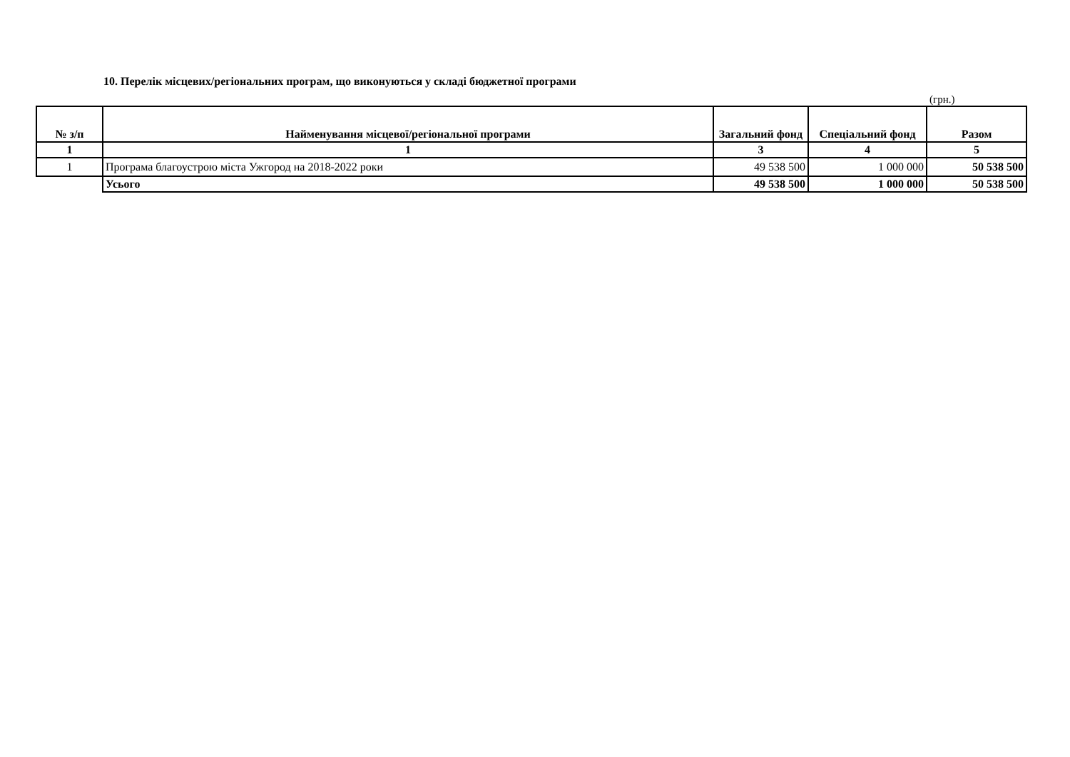10. Перелік місцевих/регіональних програм, що виконуються у складі бюджетної програми
(грн.)
| № з/п | Найменування місцевої/регіональної програми | Загальний фонд | Спеціальний фонд | Разом |
| --- | --- | --- | --- | --- |
| 1 | 1 | 3 | 4 | 5 |
| 1 | Програма благоустрою міста Ужгород на 2018-2022 роки | 49 538 500 | 1 000 000 | 50 538 500 |
| | Усього | 49 538 500 | 1 000 000 | 50 538 500 |